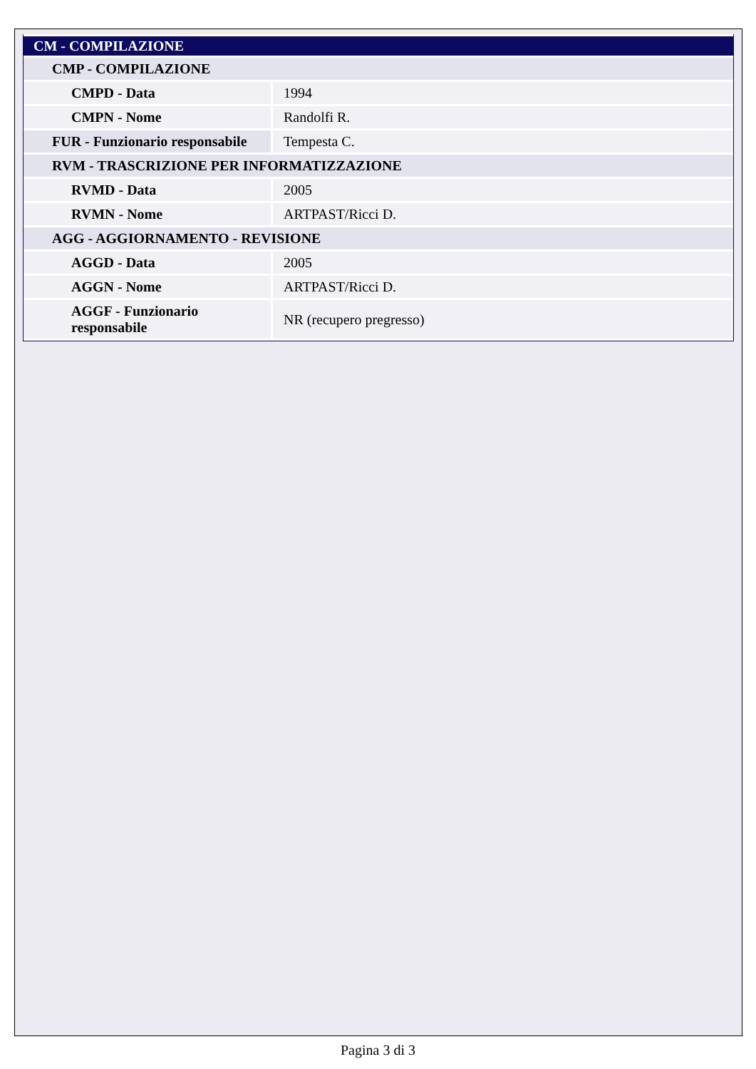| CM - COMPILAZIONE | |
| CMP - COMPILAZIONE | |
| CMPD - Data | 1994 |
| CMPN - Nome | Randolfi R. |
| FUR - Funzionario responsabile | Tempesta C. |
| RVM - TRASCRIZIONE PER INFORMATIZZAZIONE | |
| RVMD - Data | 2005 |
| RVMN - Nome | ARTPAST/Ricci D. |
| AGG - AGGIORNAMENTO - REVISIONE | |
| AGGD - Data | 2005 |
| AGGN - Nome | ARTPAST/Ricci D. |
| AGGF - Funzionario responsabile | NR (recupero pregresso) |
Pagina 3 di 3